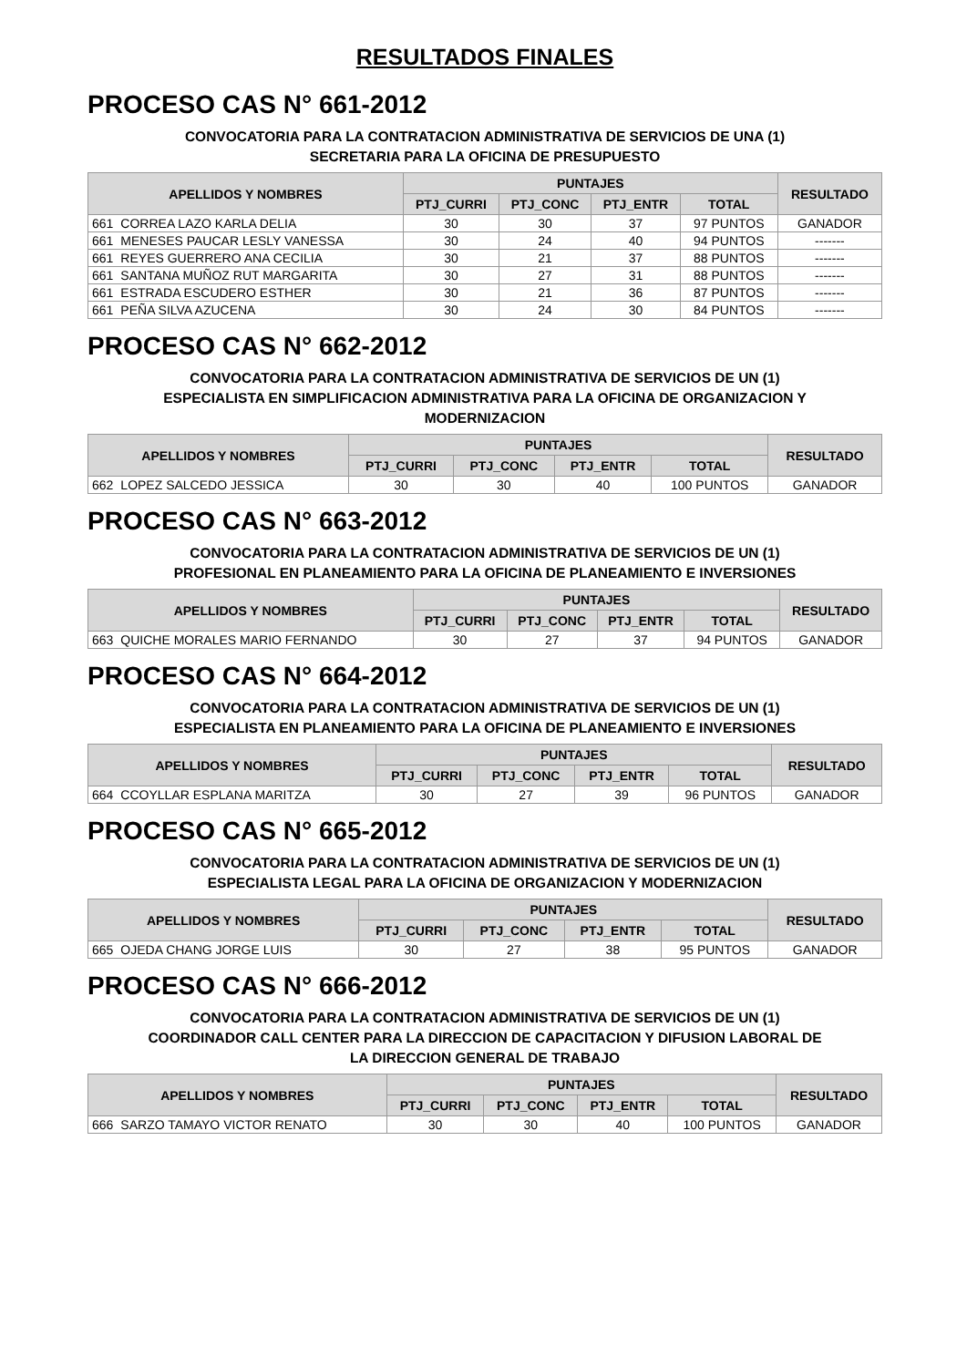RESULTADOS FINALES
PROCESO CAS N° 661-2012
CONVOCATORIA PARA LA CONTRATACION ADMINISTRATIVA DE SERVICIOS DE UNA (1)
SECRETARIA PARA LA OFICINA DE PRESUPUESTO
| APELLIDOS Y NOMBRES | | PUNTAJES | | | | RESULTADO |
| --- | --- | --- | --- | --- | --- | --- |
| | | PTJ_CURRI | PTJ_CONC | PTJ_ENTR | TOTAL | |
| 661 | CORREA LAZO KARLA DELIA | 30 | 30 | 37 | 97 PUNTOS | GANADOR |
| 661 | MENESES PAUCAR LESLY VANESSA | 30 | 24 | 40 | 94 PUNTOS | ------- |
| 661 | REYES GUERRERO ANA CECILIA | 30 | 21 | 37 | 88 PUNTOS | ------- |
| 661 | SANTANA MUÑOZ RUT MARGARITA | 30 | 27 | 31 | 88 PUNTOS | ------- |
| 661 | ESTRADA ESCUDERO ESTHER | 30 | 21 | 36 | 87 PUNTOS | ------- |
| 661 | PEÑA SILVA AZUCENA | 30 | 24 | 30 | 84 PUNTOS | ------- |
PROCESO CAS N° 662-2012
CONVOCATORIA PARA LA CONTRATACION ADMINISTRATIVA DE SERVICIOS DE UN (1)
ESPECIALISTA EN SIMPLIFICACION ADMINISTRATIVA PARA LA OFICINA DE ORGANIZACION Y
MODERNIZACION
| APELLIDOS Y NOMBRES | | PUNTAJES | | | | RESULTADO |
| --- | --- | --- | --- | --- | --- | --- |
| | | PTJ_CURRI | PTJ_CONC | PTJ_ENTR | TOTAL | |
| 662 | LOPEZ SALCEDO JESSICA | 30 | 30 | 40 | 100 PUNTOS | GANADOR |
PROCESO CAS N° 663-2012
CONVOCATORIA PARA LA CONTRATACION ADMINISTRATIVA DE SERVICIOS DE UN (1)
PROFESIONAL EN PLANEAMIENTO PARA LA OFICINA DE PLANEAMIENTO E INVERSIONES
| APELLIDOS Y NOMBRES | | PUNTAJES | | | | RESULTADO |
| --- | --- | --- | --- | --- | --- | --- |
| | | PTJ_CURRI | PTJ_CONC | PTJ_ENTR | TOTAL | |
| 663 | QUICHE MORALES MARIO FERNANDO | 30 | 27 | 37 | 94 PUNTOS | GANADOR |
PROCESO CAS N° 664-2012
CONVOCATORIA PARA LA CONTRATACION ADMINISTRATIVA DE SERVICIOS DE UN (1)
ESPECIALISTA EN PLANEAMIENTO PARA LA OFICINA DE PLANEAMIENTO E INVERSIONES
| APELLIDOS Y NOMBRES | | PUNTAJES | | | | RESULTADO |
| --- | --- | --- | --- | --- | --- | --- |
| | | PTJ_CURRI | PTJ_CONC | PTJ_ENTR | TOTAL | |
| 664 | CCOYLLAR ESPLANA MARITZA | 30 | 27 | 39 | 96 PUNTOS | GANADOR |
PROCESO CAS N° 665-2012
CONVOCATORIA PARA LA CONTRATACION ADMINISTRATIVA DE SERVICIOS DE UN (1)
ESPECIALISTA LEGAL PARA LA OFICINA DE ORGANIZACION Y MODERNIZACION
| APELLIDOS Y NOMBRES | | PUNTAJES | | | | RESULTADO |
| --- | --- | --- | --- | --- | --- | --- |
| | | PTJ_CURRI | PTJ_CONC | PTJ_ENTR | TOTAL | |
| 665 | OJEDA CHANG JORGE LUIS | 30 | 27 | 38 | 95 PUNTOS | GANADOR |
PROCESO CAS N° 666-2012
CONVOCATORIA PARA LA CONTRATACION ADMINISTRATIVA DE SERVICIOS DE UN (1)
COORDINADOR CALL CENTER PARA LA DIRECCION DE CAPACITACION Y DIFUSION LABORAL DE
LA DIRECCION GENERAL DE TRABAJO
| APELLIDOS Y NOMBRES | | PUNTAJES | | | | RESULTADO |
| --- | --- | --- | --- | --- | --- | --- |
| | | PTJ_CURRI | PTJ_CONC | PTJ_ENTR | TOTAL | |
| 666 | SARZO TAMAYO VICTOR RENATO | 30 | 30 | 40 | 100 PUNTOS | GANADOR |